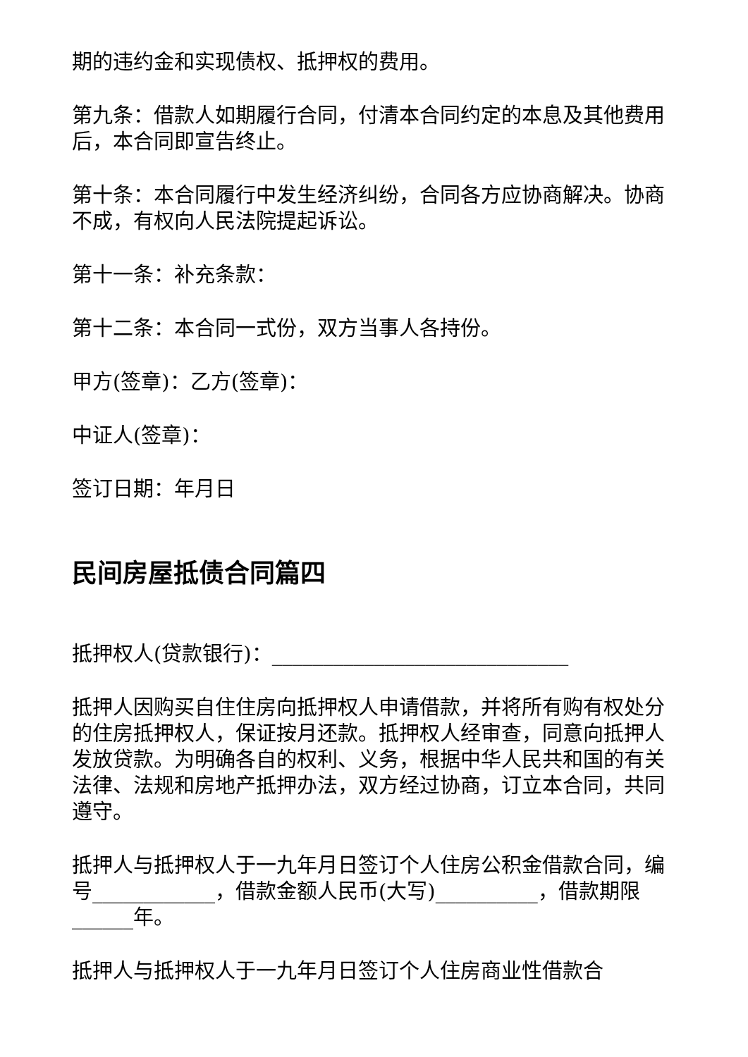期的违约金和实现债权、抵押权的费用。
第九条：借款人如期履行合同，付清本合同约定的本息及其他费用后，本合同即宣告终止。
第十条：本合同履行中发生经济纠纷，合同各方应协商解决。协商不成，有权向人民法院提起诉讼。
第十一条：补充条款：
第十二条：本合同一式份，双方当事人各持份。
甲方(签章)：乙方(签章)：
中证人(签章)：
签订日期：年月日
民间房屋抵债合同篇四
抵押权人(贷款银行)：_____________________________
抵押人因购买自住住房向抵押权人申请借款，并将所有购有权处分的住房抵押权人，保证按月还款。抵押权人经审查，同意向抵押人发放贷款。为明确各自的权利、义务，根据中华人民共和国的有关法律、法规和房地产抵押办法，双方经过协商，订立本合同，共同遵守。
抵押人与抵押权人于一九年月日签订个人住房公积金借款合同，编号____________，借款金额人民币(大写)__________，借款期限______年。
抵押人与抵押权人于一九年月日签订个人住房商业性借款合